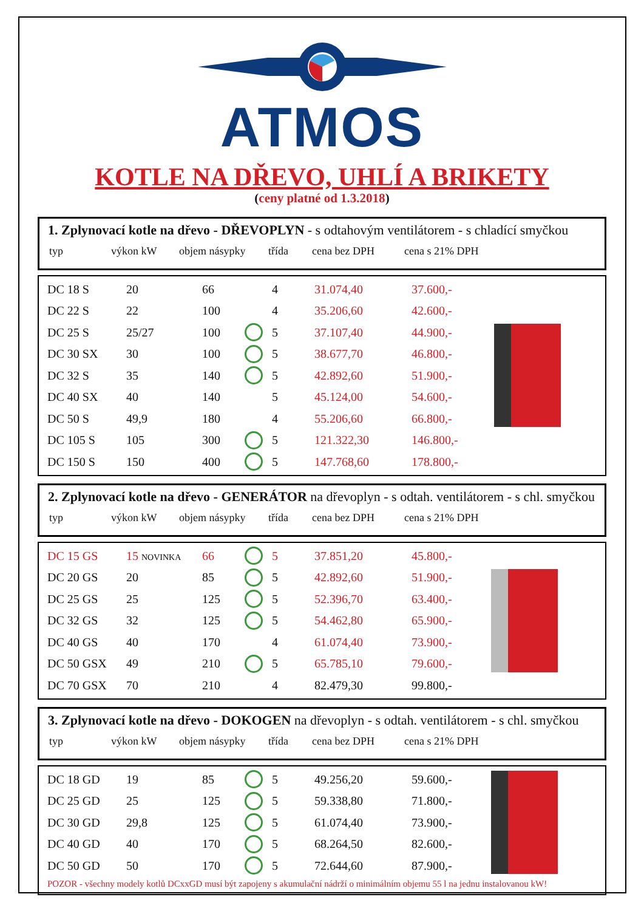ATMOS
KOTLE NA DŘEVO, UHLÍ A BRIKETY
(ceny platné od 1.3.2018)
1. Zplynovací kotle na dřevo - DŘEVOPLYN - s odtahovým ventilátorem - s chladící smyčkou
| typ | výkon kW | objem násypky | třída | cena bez DPH | cena s 21% DPH |
| DC 18 S | 20 | 66 | | 4 | 31.074,40 | 37.600,- |
| DC 22 S | 22 | 100 | | 4 | 35.206,60 | 42.600,- |
| DC 25 S | 25/27 | 100 | | 5 | 37.107,40 | 44.900,- |
| DC 30 SX | 30 | 100 | | 5 | 38.677,70 | 46.800,- |
| DC 32 S | 35 | 140 | | 5 | 42.892,60 | 51.900,- |
| DC 40 SX | 40 | 140 | | 5 | 45.124,00 | 54.600,- |
| DC 50 S | 49,9 | 180 | | 4 | 55.206,60 | 66.800,- |
| DC 105 S | 105 | 300 | | 5 | 121.322,30 | 146.800,- |
| DC 150 S | 150 | 400 | | 5 | 147.768,60 | 178.800,- |
2. Zplynovací kotle na dřevo - GENERÁTOR na dřevoplyn - s odtah. ventilátorem - s chl. smyčkou
| typ | výkon kW | objem násypky | třída | cena bez DPH | cena s 21% DPH |
| DC 15 GS | 15 NOVINKA | 66 | | 5 | 37.851,20 | 45.800,- |
| DC 20 GS | 20 | 85 | | 5 | 42.892,60 | 51.900,- |
| DC 25 GS | 25 | 125 | | 5 | 52.396,70 | 63.400,- |
| DC 32 GS | 32 | 125 | | 5 | 54.462,80 | 65.900,- |
| DC 40 GS | 40 | 170 | | 4 | 61.074,40 | 73.900,- |
| DC 50 GSX | 49 | 210 | | 5 | 65.785,10 | 79.600,- |
| DC 70 GSX | 70 | 210 | | 4 | 82.479,30 | 99.800,- |
3. Zplynovací kotle na dřevo - DOKOGEN na dřevoplyn - s odtah. ventilátorem - s chl. smyčkou
| typ | výkon kW | objem násypky | třída | cena bez DPH | cena s 21% DPH |
| DC 18 GD | 19 | 85 | | 5 | 49.256,20 | 59.600,- |
| DC 25 GD | 25 | 125 | | 5 | 59.338,80 | 71.800,- |
| DC 30 GD | 29,8 | 125 | | 5 | 61.074,40 | 73.900,- |
| DC 40 GD | 40 | 170 | | 5 | 68.264,50 | 82.600,- |
| DC 50 GD | 50 | 170 | | 5 | 72.644,60 | 87.900,- |
POZOR - všechny modely kotlů DCxxGD musí být zapojeny s akumulační nádrží o minimálním objemu 55 l na jednu instalovanou kW!